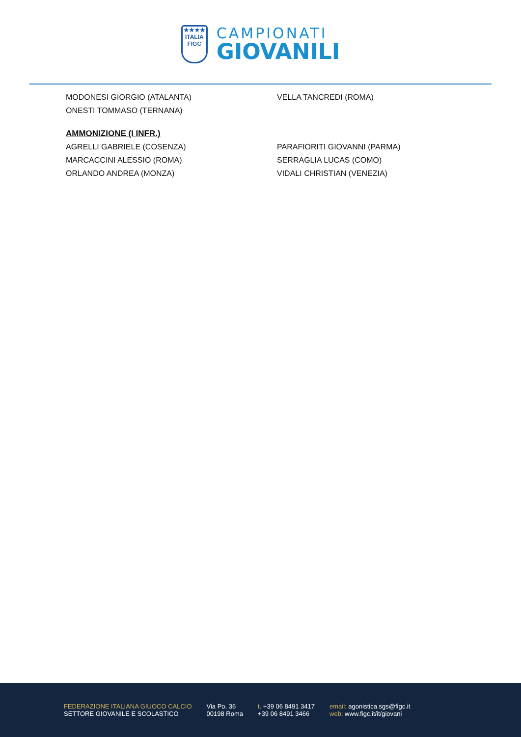★★★★
ITALIA
FIGC
CAMPIONATI
GIOVANILI
MODONESI GIORGIO (ATALANTA) VELLA TANCREDI (ROMA)
ONESTI TOMMASO (TERNANA)
AMMONIZIONE (I INFR.)
AGRELLI GABRIELE (COSENZA) PARAFIORITI GIOVANNI (PARMA)
MARCACCINI ALESSIO (ROMA) SERRAGLIA LUCAS (COMO)
ORLANDO ANDREA (MONZA) VIDALI CHRISTIAN (VENEZIA)
FEDERAZIONE ITALIANA GIUOCO CALCIO
SETTORE GIOVANILE E SCOLASTICO
Via Po, 36
00198 Roma
t. +39 06 8491 3417
+39 06 8491 3466
email: agonistica.sgs@figc.it
web: www.figc.it/it/giovani